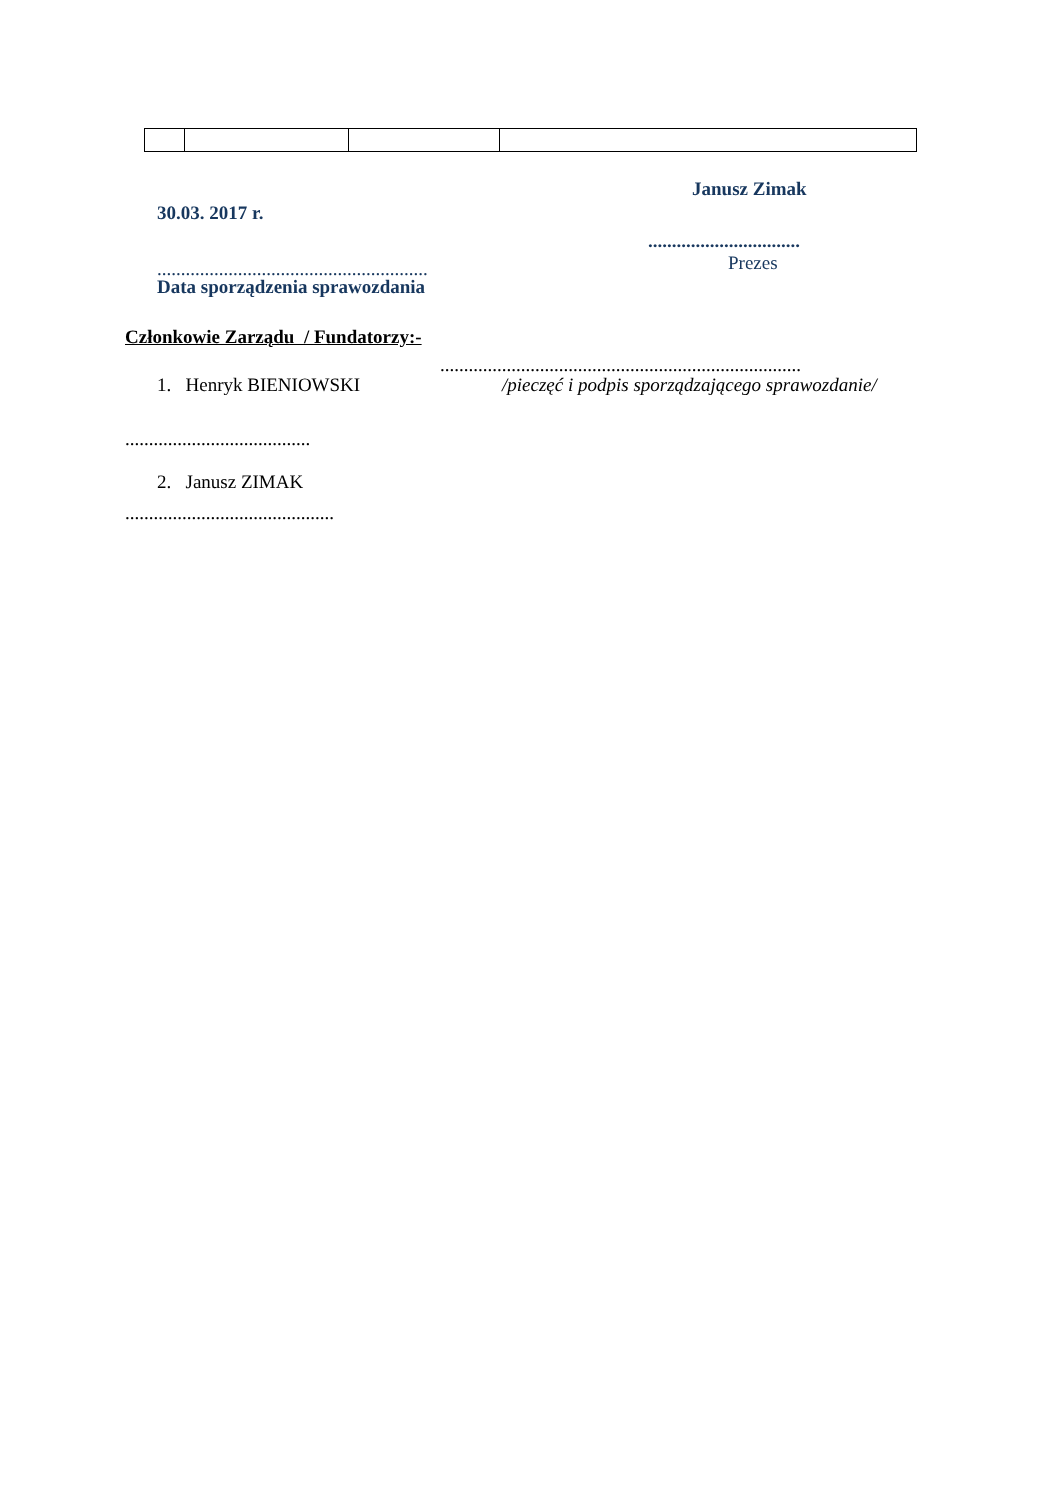Janusz Zimak
30.03. 2017 r.
................................
......................................................... Prezes
Data sporządzenia sprawozdania
Członkowie Zarządu / Fundatorzy:-
............................................................................
1. Henryk BIENIOWSKI /pieczęć i podpis sporządzającego sprawozdanie/
.......................................
2. Janusz ZIMAK
............................................